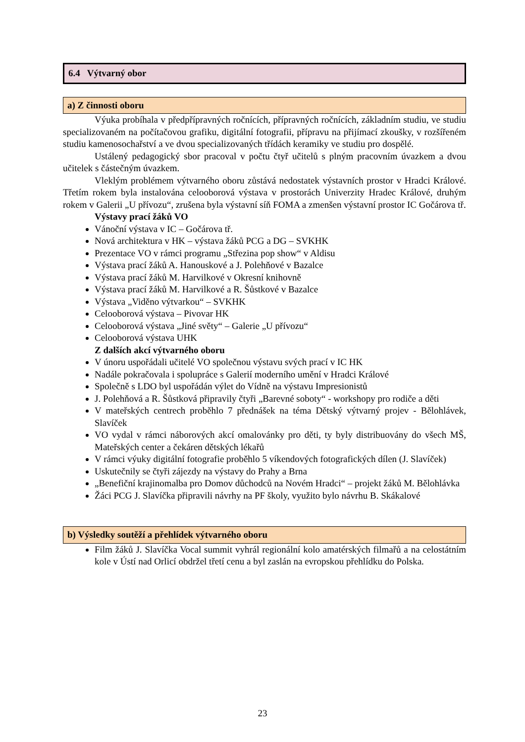6.4 Výtvarný obor
a) Z činnosti oboru
Výuka probíhala v předpřípravných ročnících, přípravných ročnících, základním studiu, ve studiu specializovaném na počítačovou grafiku, digitální fotografii, přípravu na přijímací zkoušky, v rozšířeném studiu kamenosochařství a ve dvou specializovaných třídách keramiky ve studiu pro dospělé.
Ustálený pedagogický sbor pracoval v počtu čtyř učitelů s plným pracovním úvazkem a dvou učitelek s částečným úvazkem.
Vleklým problémem výtvarného oboru zůstává nedostatek výstavních prostor v Hradci Králové. Třetím rokem byla instalována celooborová výstava v prostorách Univerzity Hradec Králové, druhým rokem v Galerii „U přívozu“, zrušena byla výstavní síň FOMA a zmenšen výstavní prostor IC Gočárova tř.
Výstavy prací žáků VO
Vánoční výstava v IC – Gočárova tř.
Nová architektura v HK – výstava žáků PCG a DG – SVKHK
Prezentace VO v rámci programu „Střezina pop show“ v Aldisu
Výstava prací žáků A. Hanouskové a J. Polehňové v Bazalce
Výstava prací žáků M. Harvilkové v Okresní knihovně
Výstava prací žáků M. Harvilkové a R. Šůstkové v Bazalce
Výstava „Viděno výtvarkou“ – SVKHK
Celooborová výstava – Pivovar HK
Celooborová výstava „Jiné světy“ – Galerie „U přívozu“
Celooborová výstava UHK
Z dalších akcí výtvarného oboru
V únoru uspořádali učitelé VO společnou výstavu svých prací v IC HK
Nadále pokračovala i spolupráce s Galerií moderního umění v Hradci Králové
Společně s LDO byl uspořádán výlet do Vídně na výstavu Impresionistů
J. Polehňová a R. Šůstková připravily čtyři „Barevné soboty“ - workshopy pro rodiče a děti
V mateřských centrech proběhlo 7 přednášek na téma Dětský výtvarný projev - Bělohlávek, Slavíček
VO vydal v rámci náborových akcí omalovánky pro děti, ty byly distribuovány do všech MŠ, Mateřských center a čekáren dětských lékařů
V rámci výuky digitální fotografie proběhlo 5 víkendových fotografických dílen (J. Slavíček)
Uskutečnily se čtyři zájezdy na výstavy do Prahy a Brna
„Benefiční krajinomalba pro Domov důchodců na Novém Hradci“ – projekt žáků M. Bělohlávka
Žáci PCG J. Slavíčka připravili návrhy na PF školy, využito bylo návrhu B. Skákalové
b) Výsledky soutěží a přehlídek výtvarného oboru
Film žáků J. Slavíčka Vocal summit vyhrál regionální kolo amatérských filmařů a na celostátním kole v Ústí nad Orlicí obdržel třetí cenu a byl zaslán na evropskou přehlídku do Polska.
23